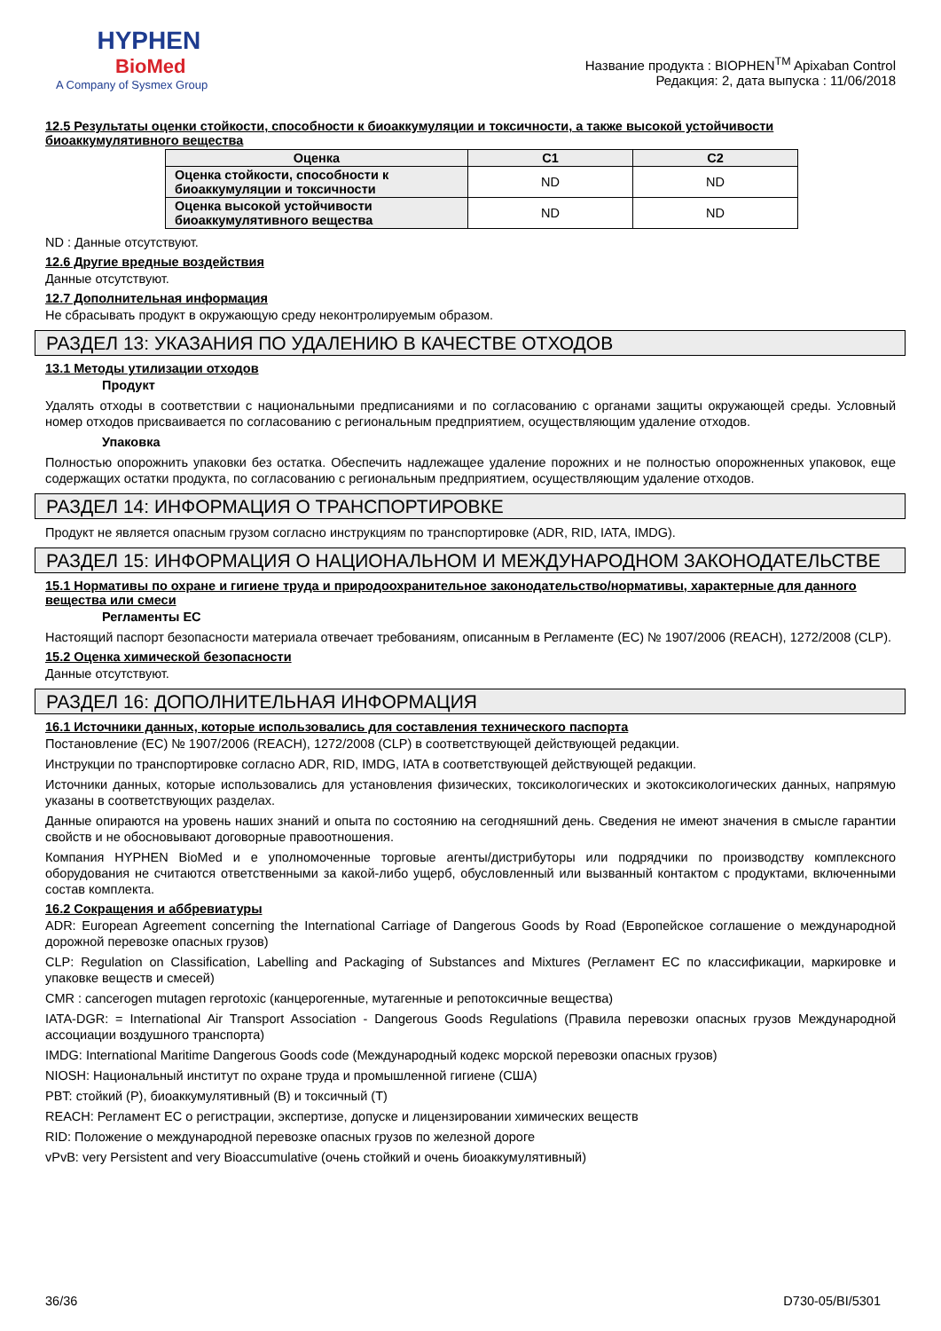HYPHEN
BioMed
A Company of Sysmex Group
Название продукта : BIOPHEN<sup>TM</sup> Apixaban Control
Редакция: 2, дата выпуска : 11/06/2018
12.5 Результаты оценки стойкости, способности к биоаккумуляции и токсичности, а также высокой устойчивости биоаккумулятивного вещества
| Оценка | C1 | C2 |
| --- | --- | --- |
| Оценка стойкости, способности к биоаккумуляции и токсичности | ND | ND |
| Оценка высокой устойчивости биоаккумулятивного вещества | ND | ND |
ND : Данные отсутствуют.
12.6 Другие вредные воздействия
Данные отсутствуют.
12.7 Дополнительная информация
Не сбрасывать продукт в окружающую среду неконтролируемым образом.
РАЗДЕЛ 13: УКАЗАНИЯ ПО УДАЛЕНИЮ В КАЧЕСТВЕ ОТХОДОВ
13.1 Методы утилизации отходов
Продукт
Удалять отходы в соответствии с национальными предписаниями и по согласованию с органами защиты окружающей среды. Условный номер отходов присваивается по согласованию с региональным предприятием, осуществляющим удаление отходов.
Упаковка
Полностью опорожнить упаковки без остатка. Обеспечить надлежащее удаление порожних и не полностью опорожненных упаковок, еще содержащих остатки продукта, по согласованию с региональным предприятием, осуществляющим удаление отходов.
РАЗДЕЛ 14: ИНФОРМАЦИЯ О ТРАНСПОРТИРОВКЕ
Продукт не является опасным грузом согласно инструкциям по транспортировке (ADR, RID, IATA, IMDG).
РАЗДЕЛ 15: ИНФОРМАЦИЯ О НАЦИОНАЛЬНОМ И МЕЖДУНАРОДНОМ ЗАКОНОДАТЕЛЬСТВЕ
15.1 Нормативы по охране и гигиене труда и природоохранительное законодательство/нормативы, характерные для данного вещества или смеси
Регламенты ЕС
Настоящий паспорт безопасности материала отвечает требованиям, описанным в Регламенте (EC) № 1907/2006 (REACH), 1272/2008 (CLP).
15.2 Оценка химической безопасности
Данные отсутствуют.
РАЗДЕЛ 16: ДОПОЛНИТЕЛЬНАЯ ИНФОРМАЦИЯ
16.1 Источники данных, которые использовались для составления технического паспорта
Постановление (ЕС) № 1907/2006 (REACH), 1272/2008 (CLP) в соответствующей действующей редакции.
Инструкции по транспортировке согласно ADR, RID, IMDG, IATA в соответствующей действующей редакции.
Источники данных, которые использовались для установления физических, токсикологических и экотоксикологических данных, напрямую указаны в соответствующих разделах.
Данные опираются на уровень наших знаний и опыта по состоянию на сегодняшний день. Сведения не имеют значения в смысле гарантии свойств и не обосновывают договорные правоотношения.
Компания HYPHEN BioMed и е уполномоченные торговые агенты/дистрибуторы или подрядчики по производству комплексного оборудования не считаются ответственными за какой-либо ущерб, обусловленный или вызванный контактом с продуктами, включенными состав комплекта.
16.2 Сокращения и аббревиатуры
ADR: European Agreement concerning the International Carriage of Dangerous Goods by Road (Европейское соглашение о международной дорожной перевозке опасных грузов)
CLP: Regulation on Classification, Labelling and Packaging of Substances and Mixtures (Регламент ЕС по классификации, маркировке и упаковке веществ и смесей)
CMR : cancerogen mutagen reprotoxic (канцерогенные, мутагенные и репотоксичные вещества)
IATA-DGR: = International Air Transport Association - Dangerous Goods Regulations (Правила перевозки опасных грузов Международной ассоциации воздушного транспорта)
IMDG: International Maritime Dangerous Goods code (Международный кодекс морской перевозки опасных грузов)
NIOSH: Национальный институт по охране труда и промышленной гигиене (США)
PBT: стойкий (P), биоаккумулятивный (B) и токсичный (T)
REACH: Регламент ЕС о регистрации, экспертизе, допуске и лицензировании химических веществ
RID: Положение о международной перевозке опасных грузов по железной дороге
vPvB: very Persistent and very Bioaccumulative (очень стойкий и очень биоаккумулятивный)
36/36 D730-05/BI/5301